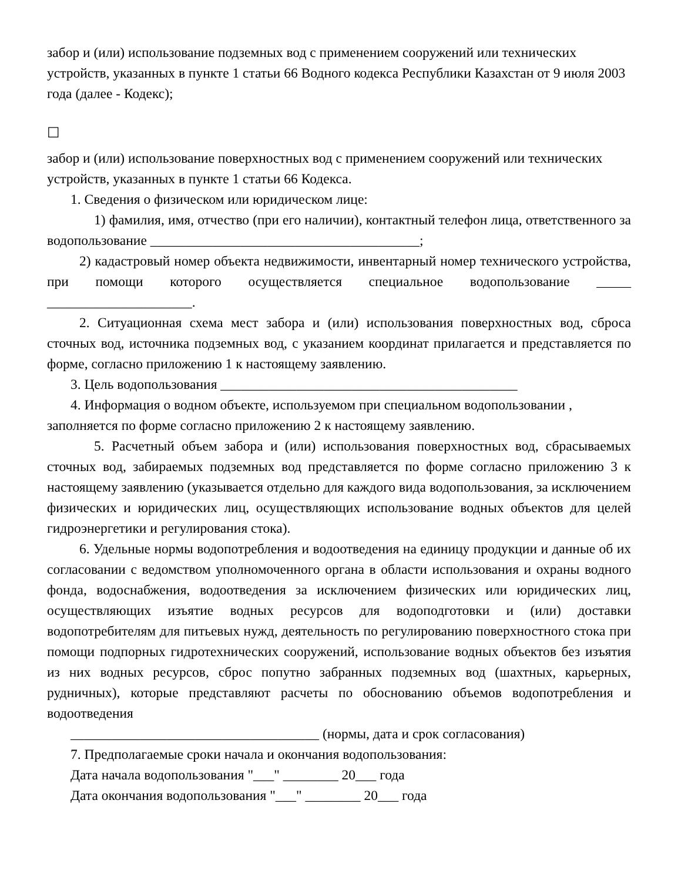забор и (или) использование подземных вод с применением сооружений или технических устройств, указанных в пункте 1 статьи 66 Водного кодекса Республики Казахстан от 9 июля 2003 года (далее - Кодекс);
☐
забор и (или) использование поверхностных вод с применением сооружений или технических устройств, указанных в пункте 1 статьи 66 Кодекса.
1. Сведения о физическом или юридическом лице:
1) фамилия, имя, отчество (при его наличии), контактный телефон лица, ответственного за водопользование _______________________________________;
2) кадастровый номер объекта недвижимости, инвентарный номер технического устройства, при помощи которого осуществляется специальное водопользование _____ _____________________.
2. Ситуационная схема мест забора и (или) использования поверхностных вод, сброса сточных вод, источника подземных вод, с указанием координат прилагается и представляется по форме, согласно приложению 1 к настоящему заявлению.
3. Цель водопользования ___________________________________________
4. Информация о водном объекте, используемом при специальном водопользовании , заполняется по форме согласно приложению 2 к настоящему заявлению.
5. Расчетный объем забора и (или) использования поверхностных вод, сбрасываемых сточных вод, забираемых подземных вод представляется по форме согласно приложению 3 к настоящему заявлению (указывается отдельно для каждого вида водопользования, за исключением физических и юридических лиц, осуществляющих использование водных объектов для целей гидроэнергетики и регулирования стока).
6. Удельные нормы водопотребления и водоотведения на единицу продукции и данные об их согласовании с ведомством уполномоченного органа в области использования и охраны водного фонда, водоснабжения, водоотведения за исключением физических или юридических лиц, осуществляющих изъятие водных ресурсов для водоподготовки и (или) доставки водопотребителям для питьевых нужд, деятельность по регулированию поверхностного стока при помощи подпорных гидротехнических сооружений, использование водных объектов без изъятия из них водных ресурсов, сброс попутно забранных подземных вод (шахтных, карьерных, рудничных), которые представляют расчеты по обоснованию объемов водопотребления и водоотведения
____________________________________ (нормы, дата и срок согласования)
7. Предполагаемые сроки начала и окончания водопользования:
Дата начала водопользования "___" ________ 20___ года
Дата окончания водопользования "___" ________ 20___ года